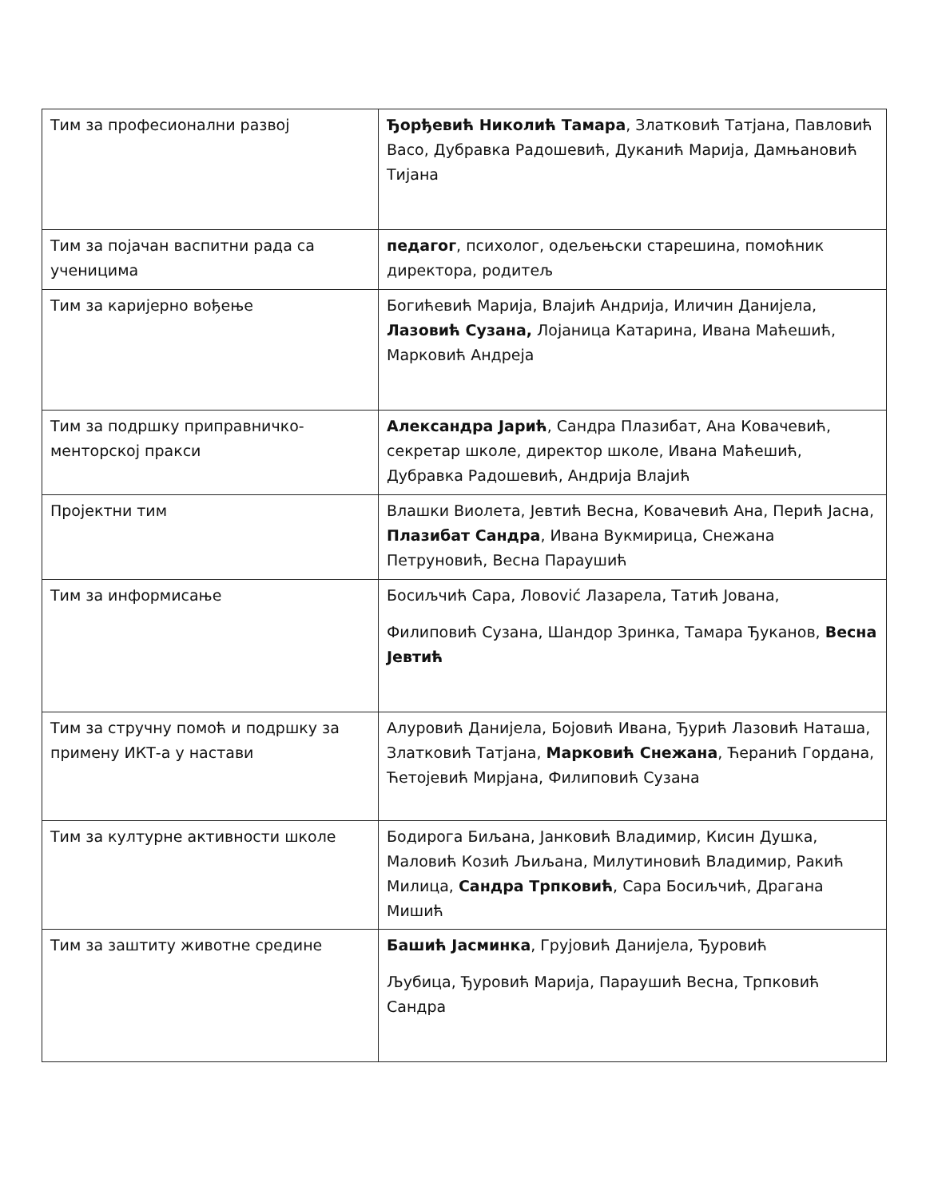| Тим за професионални развој | Ђорђевић Николић Тамара , Златковић Татјана, Павловић Васо, Дубравка Радошевић, Дуканић Марија, Дамњановић Тијана |
| Тим за појачан васпитни рада са ученицима | педагог , психолог, одељењски старешина, помоћник директора, родитељ |
| Тим за каријерно вођење | Богићевић Марија, Влајић Андрија, Иличин Данијела, Лазовић Сузана, Лојаница Катарина, Ивана Маћешић, Марковић Андреја |
| Тим за подршку приправничко-менторској пракси | Александра Јарић , Сандра Плазибат, Ана Ковачевић, секретар школе, директор школе, Ивана Маћешић, Дубравка Радошевић, Андрија Влајић |
| Пројектни тим | Влашки Виолета, Јевтић Весна, Ковачевић Ана, Перић Јасна, Плазибат Сандра , Ивана Вукмирица, Снежана Петруновић, Весна Параушић |
| Тим за информисање | Босиљчић Сара, Ловović Лазарела, Татић Јована, Филиповић Сузана, Шандор Зринка, Тамара Ђуканов, Весна Јевтић |
| Тим за стручну помоћ и подршку за примену ИКТ-а у настави | Алуровић Данијела, Бојовић Ивана, Ђурић Лазовић Наташа, Златковић Татјана, Марковић Снежана , Ћеранић Гордана, Ћетојевић Мирјана, Филиповић Сузана |
| Тим за културне активности школе | Бодирога Биљана, Јанковић Владимир, Кисин Душка, Маловић Козић Љиљана, Милутиновић Владимир, Ракић Милица, Сандра Трпковић , Сара Босиљчић, Драгана Мишић |
| Тим за заштиту животне средине | Башић Јасминка , Грујовић Данијела, Ђуровић Љубица, Ђуровић Марија, Параушић Весна, Трпковић Сандра |